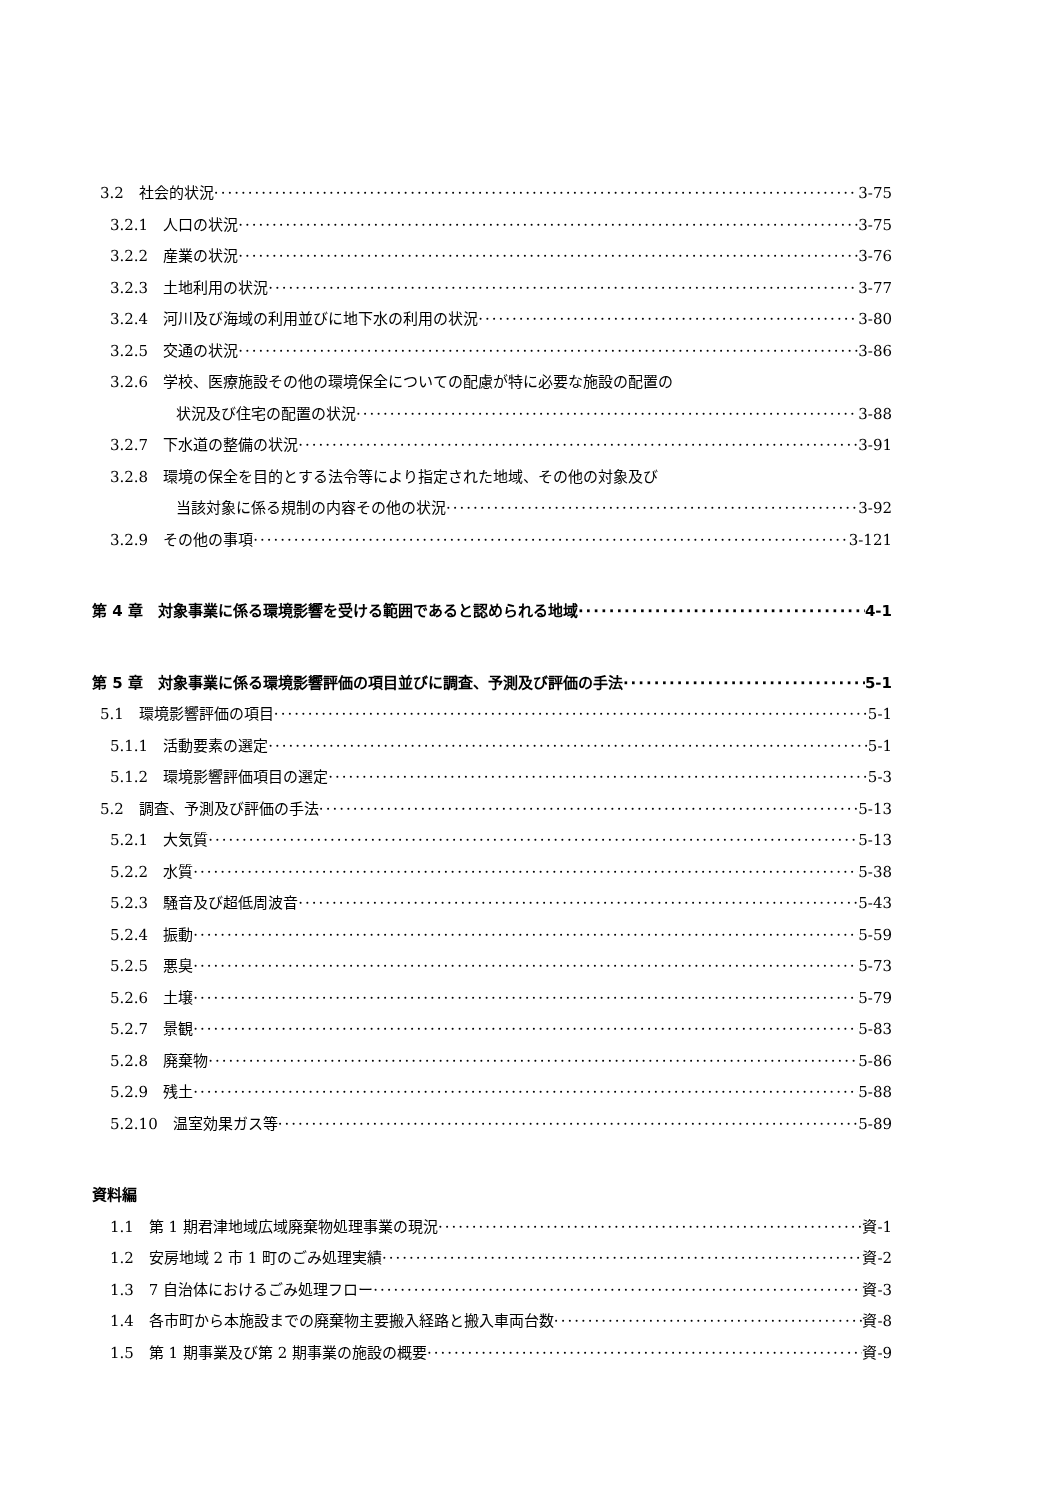3.2　社会的状況 3-75
3.2.1　人口の状況 3-75
3.2.2　産業の状況 3-76
3.2.3　土地利用の状況 3-77
3.2.4　河川及び海域の利用並びに地下水の利用の状況 3-80
3.2.5　交通の状況 3-86
3.2.6　学校、医療施設その他の環境保全についての配慮が特に必要な施設の配置の
状況及び住宅の配置の状況 3-88
3.2.7　下水道の整備の状況 3-91
3.2.8　環境の保全を目的とする法令等により指定された地域、その他の対象及び
当該対象に係る規制の内容その他の状況 3-92
3.2.9　その他の事項 3-121
第 4 章　対象事業に係る環境影響を受ける範囲であると認められる地域 4-1
第 5 章　対象事業に係る環境影響評価の項目並びに調査、予測及び評価の手法 5-1
5.1　環境影響評価の項目 5-1
5.1.1　活動要素の選定 5-1
5.1.2　環境影響評価項目の選定 5-3
5.2　調査、予測及び評価の手法 5-13
5.2.1　大気質 5-13
5.2.2　水質 5-38
5.2.3　騒音及び超低周波音 5-43
5.2.4　振動 5-59
5.2.5　悪臭 5-73
5.2.6　土壌 5-79
5.2.7　景観 5-83
5.2.8　廃棄物 5-86
5.2.9　残土 5-88
5.2.10　温室効果ガス等 5-89
資料編
1.1　第 1 期君津地域広域廃棄物処理事業の現況 資-1
1.2　安房地域 2 市 1 町のごみ処理実績 資-2
1.3　7 自治体におけるごみ処理フロー 資-3
1.4　各市町から本施設までの廃棄物主要搬入経路と搬入車両台数 資-8
1.5　第 1 期事業及び第 2 期事業の施設の概要 資-9